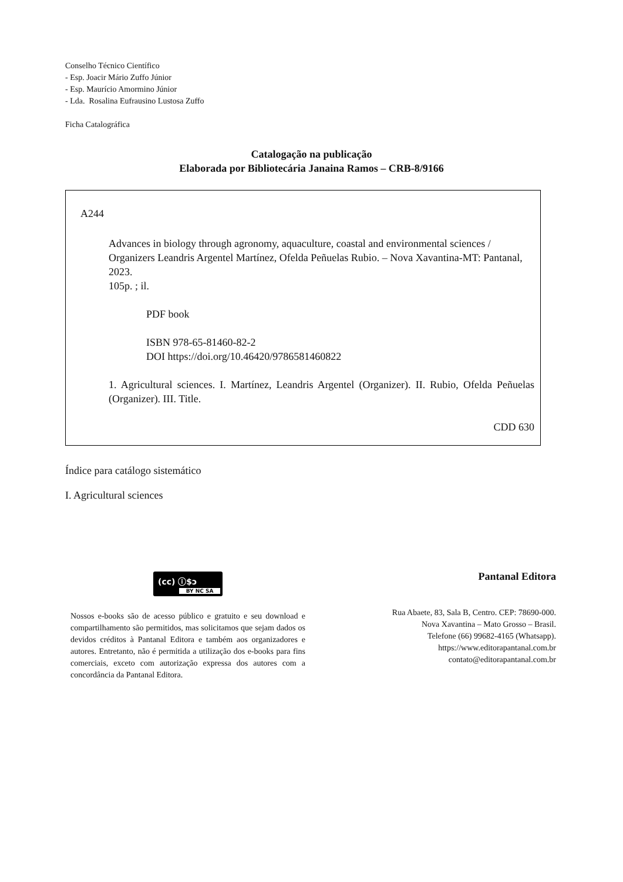Conselho Técnico Científico
- Esp. Joacir Mário Zuffo Júnior
- Esp. Maurício Amormino Júnior
- Lda. Rosalina Eufrausino Lustosa Zuffo
Ficha Catalográfica
Catalogação na publicação
Elaborada por Bibliotecária Janaina Ramos – CRB-8/9166
A244
Advances in biology through agronomy, aquaculture, coastal and environmental sciences / Organizers Leandris Argentel Martínez, Ofelda Peñuelas Rubio. – Nova Xavantina-MT: Pantanal, 2023.
105p. ; il.
PDF book
ISBN 978-65-81460-82-2
DOI https://doi.org/10.46420/9786581460822
1. Agricultural sciences. I. Martínez, Leandris Argentel (Organizer). II. Rubio, Ofelda Peñuelas (Organizer). III. Title.
CDD 630
Índice para catálogo sistemático
I. Agricultural sciences
(cc) ⓘ$ↄ
BY NC SA
Nossos e-books são de acesso público e gratuito e seu download e compartilhamento são permitidos, mas solicitamos que sejam dados os devidos créditos à Pantanal Editora e também aos organizadores e autores. Entretanto, não é permitida a utilização dos e-books para fins comerciais, exceto com autorização expressa dos autores com a concordância da Pantanal Editora.
Pantanal Editora
Rua Abaete, 83, Sala B, Centro. CEP: 78690-000.
Nova Xavantina – Mato Grosso – Brasil.
Telefone (66) 99682-4165 (Whatsapp).
https://www.editorapantanal.com.br
contato@editorapantanal.com.br